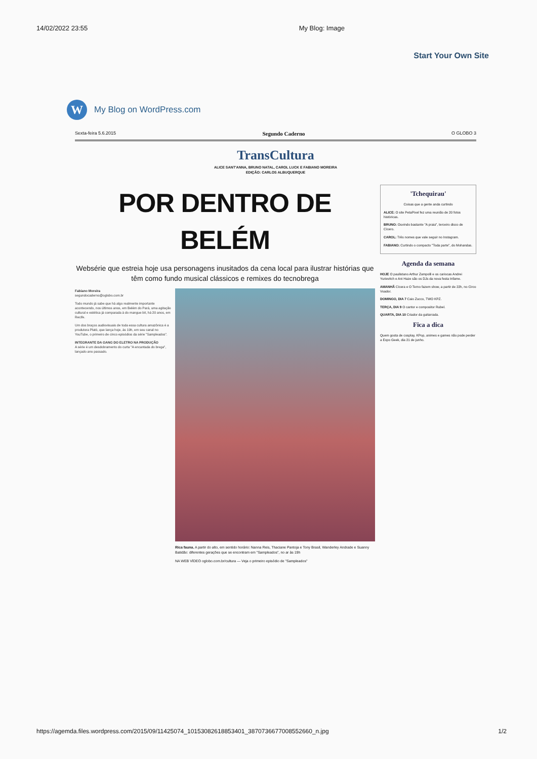14/02/2022 23:55 My Blog: Image
Start Your Own Site
W
My Blog on WordPress.com
Sexta-feira 5.6.2015 Segundo Caderno O GLOBO 3
TransCultura
ALICE SANT'ANNA, BRUNO NATAL, CAROL LUCK E FABIANO MOREIRA
EDIÇÃO: CARLOS ALBUQUERQUE
POR DENTRO DE BELÉM
Websérie que estreia hoje usa personagens inusitados da cena local para ilustrar histórias que têm como fundo musical clássicos e remixes do tecnobrega
Fabiano Moreira
segundocaderno@oglobo.com.br
Todo mundo já sabe que há algo realmente importante acontecendo, nos últimos anos, em Belém do Pará, uma agitação cultural e estética já comparada à do mangue bit, há 20 anos, em Recife.
Um dos braços audiovisuais de toda essa cultura amazônica é a produtora Plató, que lança hoje, às 19h, em seu canal no YouTube, o primeiro de cinco episódios da série "Sampleados".
INTEGRANTE DA GANG DO ELETRO NA PRODUÇÃO
A série é um desdobramento do curta "A encantada do brega", lançado ano passado.
Rica fauna. A partir do alto, em sentido horário: Nanna Reis, Thaciane Pantoja e Tony Brasil, Wanderley Andrade e Suanny Batidão: diferentes gerações que se encontram em "Sampleados", no ar às 19h
NA WEB VÍDEO oglobo.com.br/cultura — Veja o primeiro episódio de "Sampleados"
'Tchequirau'
Coisas que a gente anda curtindo
ALICE: O site PetaPixel fez uma reunião de 20 fotos históricas.
BRUNO: Ouvindo bastante "A praia", terceiro disco de Cícero.
CAROL: Três nomes que vale seguir no Instagram.
FABIANO: Curtindo o compacto "Toda parte", do Mohandas.
Agenda da semana
HOJE O paulistano Arthur Zampolli e os cariocas Andrei Yurievitch e Ani Haze são os DJs da nova festa Infame.
AMANHÃ Cícera e O Terno fazem show, a partir de 22h, no Circo Voador.
DOMINGO, DIA 7 Caio Zucco, TWO KPZ.
TERÇA, DIA 9 O cantor e compositor Rubel.
QUARTA, DIA 10 Criador da guitarrada.
Fica a dica
Quem gosta de cosplay, KPop, animes e games não pode perder a Expo Geek, dia 21 de junho.
https://agemda.files.wordpress.com/2015/09/11425074_10153082618853401_3870736677008552660_n.jpg 1/2